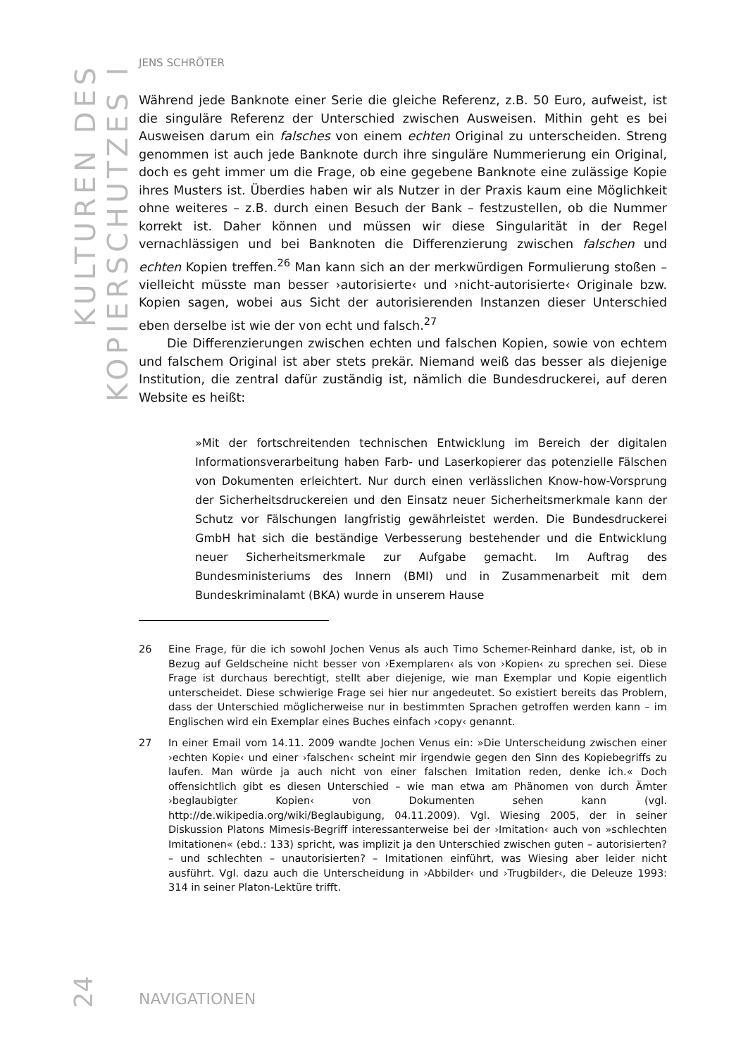KULTUREN DES KOPIERSCHUTZES I
JENS SCHRÖTER
Während jede Banknote einer Serie die gleiche Referenz, z.B. 50 Euro, aufweist, ist die singuläre Referenz der Unterschied zwischen Ausweisen. Mithin geht es bei Ausweisen darum ein falsches von einem echten Original zu unterscheiden. Streng genommen ist auch jede Banknote durch ihre singuläre Nummerierung ein Original, doch es geht immer um die Frage, ob eine gegebene Banknote eine zulässige Kopie ihres Musters ist. Überdies haben wir als Nutzer in der Praxis kaum eine Möglichkeit ohne weiteres – z.B. durch einen Besuch der Bank – festzustellen, ob die Nummer korrekt ist. Daher können und müssen wir diese Singularität in der Regel vernachlässigen und bei Banknoten die Differenzierung zwischen falschen und echten Kopien treffen.<sup>26</sup> Man kann sich an der merkwürdigen Formulierung stoßen – vielleicht müsste man besser ›autorisierte‹ und ›nicht-autorisierte‹ Originale bzw. Kopien sagen, wobei aus Sicht der autorisierenden Instanzen dieser Unterschied eben derselbe ist wie der von echt und falsch.<sup>27</sup>
Die Differenzierungen zwischen echten und falschen Kopien, sowie von echtem und falschem Original ist aber stets prekär. Niemand weiß das besser als diejenige Institution, die zentral dafür zuständig ist, nämlich die Bundesdruckerei, auf deren Website es heißt:
»Mit der fortschreitenden technischen Entwicklung im Bereich der digitalen Informationsverarbeitung haben Farb- und Laserkopierer das potenzielle Fälschen von Dokumenten erleichtert. Nur durch einen verlässlichen Know-how-Vorsprung der Sicherheitsdruckereien und den Einsatz neuer Sicherheitsmerkmale kann der Schutz vor Fälschungen langfristig gewährleistet werden. Die Bundesdruckerei GmbH hat sich die beständige Verbesserung bestehender und die Entwicklung neuer Sicherheitsmerkmale zur Aufgabe gemacht. Im Auftrag des Bundesministeriums des Innern (BMI) und in Zusammenarbeit mit dem Bundeskriminalamt (BKA) wurde in unserem Hause
26 Eine Frage, für die ich sowohl Jochen Venus als auch Timo Schemer-Reinhard danke, ist, ob in Bezug auf Geldscheine nicht besser von ›Exemplaren‹ als von ›Kopien‹ zu sprechen sei. Diese Frage ist durchaus berechtigt, stellt aber diejenige, wie man Exemplar und Kopie eigentlich unterscheidet. Diese schwierige Frage sei hier nur angedeutet. So existiert bereits das Problem, dass der Unterschied möglicherweise nur in bestimmten Sprachen getroffen werden kann – im Englischen wird ein Exemplar eines Buches einfach ›copy‹ genannt.
27 In einer Email vom 14.11. 2009 wandte Jochen Venus ein: »Die Unterscheidung zwischen einer ›echten Kopie‹ und einer ›falschen‹ scheint mir irgendwie gegen den Sinn des Kopiebegriffs zu laufen. Man würde ja auch nicht von einer falschen Imitation reden, denke ich.« Doch offensichtlich gibt es diesen Unterschied – wie man etwa am Phänomen von durch Ämter ›beglaubigter Kopien‹ von Dokumenten sehen kann (vgl. http://de.wikipedia.org/wiki/Beglaubigung, 04.11.2009). Vgl. Wiesing 2005, der in seiner Diskussion Platons Mimesis-Begriff interessanterweise bei der ›Imitation‹ auch von »schlechten Imitationen« (ebd.: 133) spricht, was implizit ja den Unterschied zwischen guten – autorisierten? – und schlechten – unautorisierten? – Imitationen einführt, was Wiesing aber leider nicht ausführt. Vgl. dazu auch die Unterscheidung in ›Abbilder‹ und ›Trugbilder‹, die Deleuze 1993: 314 in seiner Platon-Lektüre trifft.
24
NAVIGATIONEN